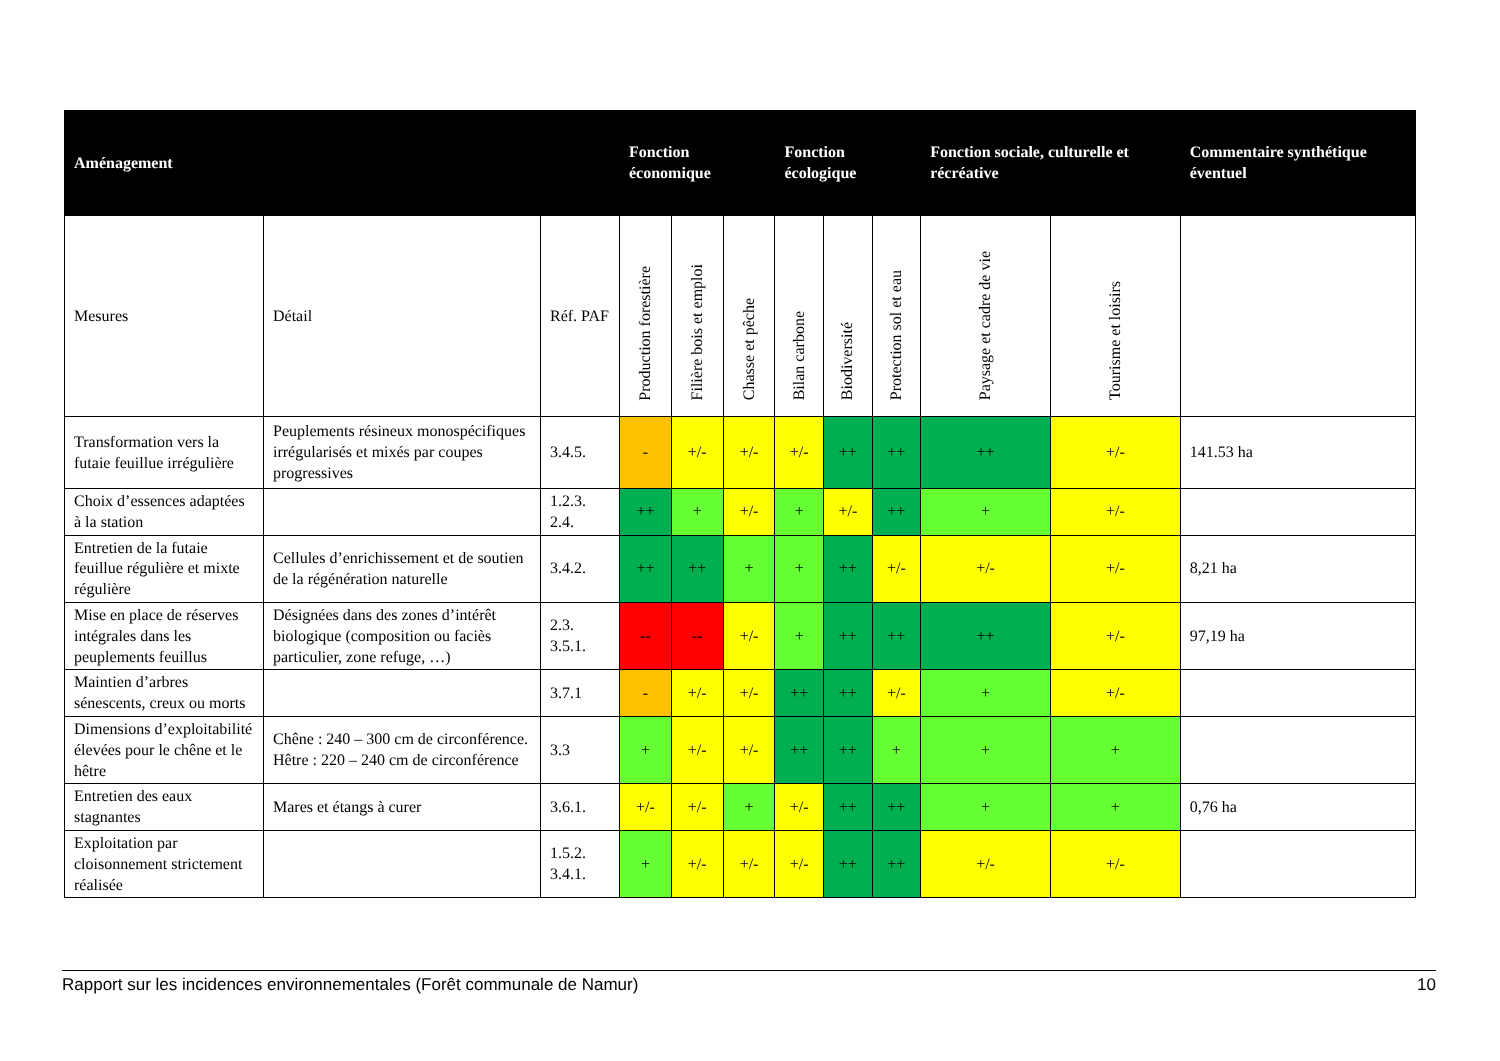| Aménagement | | | Fonction économique | | | Fonction écologique | | | Fonction sociale, culturelle et récréative | | Commentaire synthétique éventuel |
| --- | --- | --- | --- | --- | --- | --- | --- | --- | --- | --- | --- |
| Mesures | Détail | Réf. PAF | Production forestière | Filière bois et emploi | Chasse et pêche | Bilan carbone | Biodiversité | Protection sol et eau | Paysage et cadre de vie | Tourisme et loisirs | |
| Transformation vers la futaie feuillue irrégulière | Peuplements résineux monospécifiques irrégularisés et mixés par coupes progressives | 3.4.5. | - | +/- | +/- | +/- | ++ | ++ | ++ | +/- | 141.53 ha |
| Choix d’essences adaptées à la station | | 1.2.3. 2.4. | ++ | + | +/- | + | +/- | ++ | + | +/- | |
| Entretien de la futaie feuillue régulière et mixte régulière | Cellules d’enrichissement et de soutien de la régénération naturelle | 3.4.2. | ++ | ++ | + | + | ++ | +/- | +/- | +/- | 8,21 ha |
| Mise en place de réserves intégrales dans les peuplements feuillus | Désignées dans des zones d’intérêt biologique (composition ou faciès particulier, zone refuge, …) | 2.3. 3.5.1. | -- | -- | +/- | + | ++ | ++ | ++ | +/- | 97,19 ha |
| Maintien d’arbres sénescents, creux ou morts | | 3.7.1 | - | +/- | +/- | ++ | ++ | +/- | + | +/- | |
| Dimensions d’exploitabilité élevées pour le chêne et le hêtre | Chêne : 240 – 300 cm de circonférence. Hêtre : 220 – 240 cm de circonférence | 3.3 | + | +/- | +/- | ++ | ++ | + | + | + | |
| Entretien des eaux stagnantes | Mares et étangs à curer | 3.6.1. | +/- | +/- | + | +/- | ++ | ++ | + | + | 0,76 ha |
| Exploitation par cloisonnement strictement réalisée | | 1.5.2. 3.4.1. | + | +/- | +/- | +/- | ++ | ++ | +/- | +/- | |
Rapport sur les incidences environnementales (Forêt communale de Namur) 10